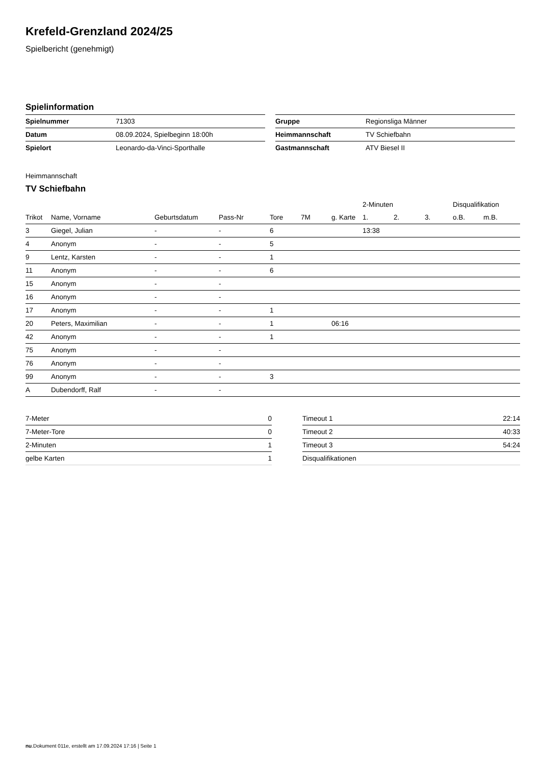Krefeld-Grenzland 2024/25
Spielbericht (genehmigt)
Spielinformation
| Spielnummer | 71303 |
| Datum | 08.09.2024, Spielbeginn 18:00h |
| Spielort | Leonardo-da-Vinci-Sporthalle |
| Gruppe | Regionsliga Männer |
| Heimmannschaft | TV Schiefbahn |
| Gastmannschaft | ATV Biesel II |
Heimmannschaft
TV Schiefbahn
| | | | | | | | 2-Minuten | | | Disqualifikation | |
| --- | --- | --- | --- | --- | --- | --- | --- | --- | --- | --- | --- |
| Trikot | Name, Vorname | Geburtsdatum | Pass-Nr | Tore | 7M | g. Karte | 1. | 2. | 3. | o.B. | m.B. |
| 3 | Giegel, Julian | - | - | 6 | | | 13:38 | | | | |
| 4 | Anonym | - | - | 5 | | | | | | | |
| 9 | Lentz, Karsten | - | - | 1 | | | | | | | |
| 11 | Anonym | - | - | 6 | | | | | | | |
| 15 | Anonym | - | - | | | | | | | | |
| 16 | Anonym | - | - | | | | | | | | |
| 17 | Anonym | - | - | 1 | | | | | | | |
| 20 | Peters, Maximilian | - | - | 1 | | 06:16 | | | | | |
| 42 | Anonym | - | - | 1 | | | | | | | |
| 75 | Anonym | - | - | | | | | | | | |
| 76 | Anonym | - | - | | | | | | | | |
| 99 | Anonym | - | - | 3 | | | | | | | |
| A | Dubendorff, Ralf | - | - | | | | | | | | |
| 7-Meter | 0 |
| 7-Meter-Tore | 0 |
| 2-Minuten | 1 |
| gelbe Karten | 1 |
| Timeout 1 | 22:14 |
| Timeout 2 | 40:33 |
| Timeout 3 | 54:24 |
| Disqualifikationen | |
nu.Dokument 011e, erstellt am 17.09.2024 17:16 | Seite 1